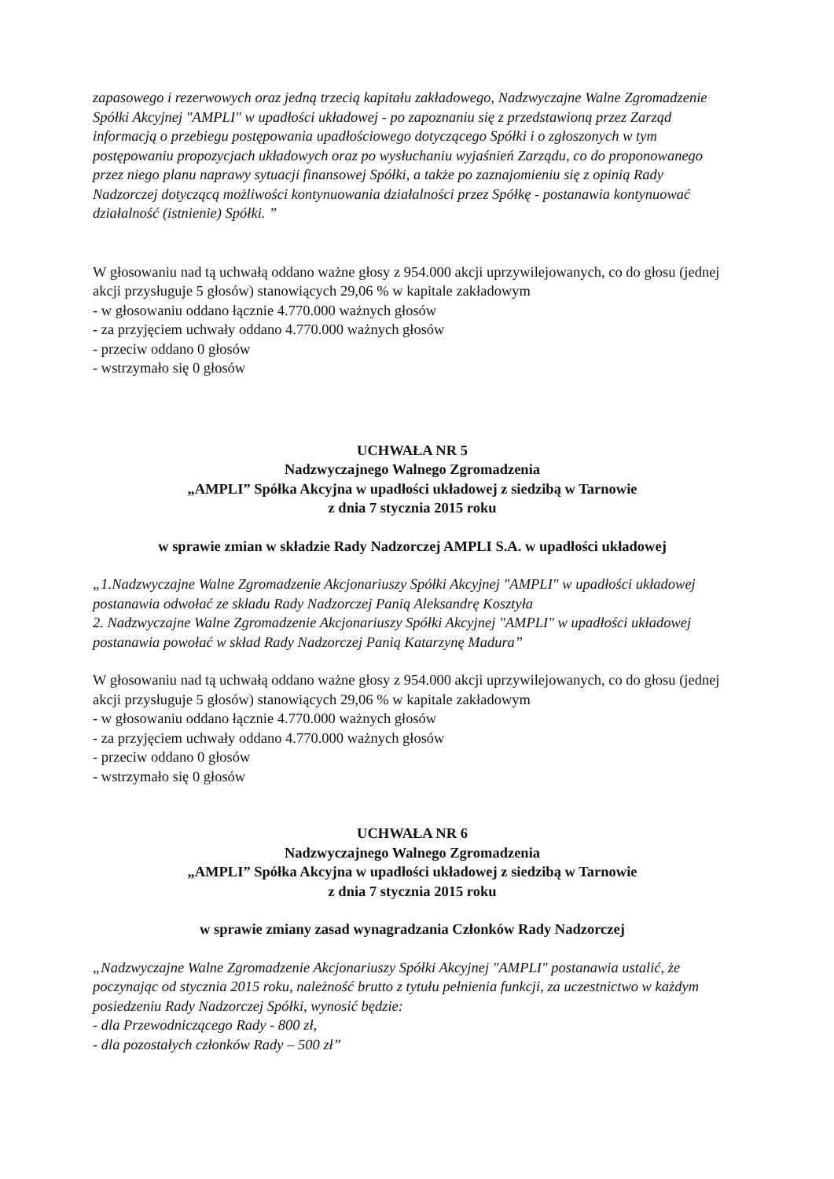zapasowego i rezerwowych oraz jedną trzecią kapitału zakładowego, Nadzwyczajne Walne Zgromadzenie Spółki Akcyjnej "AMPLI" w upadłości układowej - po zapoznaniu się z przedstawioną przez Zarząd informacją o przebiegu postępowania upadłościowego dotyczącego Spółki i o zgłoszonych w tym postępowaniu propozycjach układowych oraz po wysłuchaniu wyjaśnień Zarządu, co do proponowanego przez niego planu naprawy sytuacji finansowej Spółki, a także po zaznajomieniu się z opinią Rady Nadzorczej dotyczącą możliwości kontynuowania działalności przez Spółkę - postanawia kontynuować działalność (istnienie) Spółki. ”
W głosowaniu nad tą uchwałą oddano ważne głosy z 954.000 akcji uprzywilejowanych, co do głosu (jednej akcji przysługuje 5 głosów) stanowiących 29,06 % w kapitale zakładowym
- w głosowaniu oddano łącznie 4.770.000 ważnych głosów
- za przyjęciem uchwały oddano 4.770.000 ważnych głosów
- przeciw oddano 0 głosów
- wstrzymało się 0 głosów
UCHWAŁA NR 5
Nadzwyczajnego Walnego Zgromadzenia
„AMPLI” Spółka Akcyjna w upadłości układowej z siedzibą w Tarnowie
z dnia 7 stycznia 2015 roku
w sprawie zmian w składzie Rady Nadzorczej AMPLI S.A. w upadłości układowej
„1.Nadzwyczajne Walne Zgromadzenie Akcjonariuszy Spółki Akcyjnej "AMPLI" w upadłości układowej postanawia odwołać ze składu Rady Nadzorczej Panią Aleksandrę Kosztyła
2. Nadzwyczajne Walne Zgromadzenie Akcjonariuszy Spółki Akcyjnej "AMPLI" w upadłości układowej postanawia powołać w skład Rady Nadzorczej Panią Katarzynę Madura”
W głosowaniu nad tą uchwałą oddano ważne głosy z 954.000 akcji uprzywilejowanych, co do głosu (jednej akcji przysługuje 5 głosów) stanowiących 29,06 % w kapitale zakładowym
- w głosowaniu oddano łącznie 4.770.000 ważnych głosów
- za przyjęciem uchwały oddano 4.770.000 ważnych głosów
- przeciw oddano 0 głosów
- wstrzymało się 0 głosów
UCHWAŁA NR 6
Nadzwyczajnego Walnego Zgromadzenia
„AMPLI” Spółka Akcyjna w upadłości układowej z siedzibą w Tarnowie
z dnia 7 stycznia 2015 roku
w sprawie zmiany zasad wynagradzania Członków Rady Nadzorczej
„Nadzwyczajne Walne Zgromadzenie Akcjonariuszy Spółki Akcyjnej "AMPLI" postanawia ustalić, że poczynając od stycznia 2015 roku, należność brutto z tytułu pełnienia funkcji, za uczestnictwo w każdym posiedzeniu Rady Nadzorczej Spółki, wynosić będzie:
- dla Przewodniczącego Rady - 800 zł,
- dla pozostałych członków Rady – 500 zł”